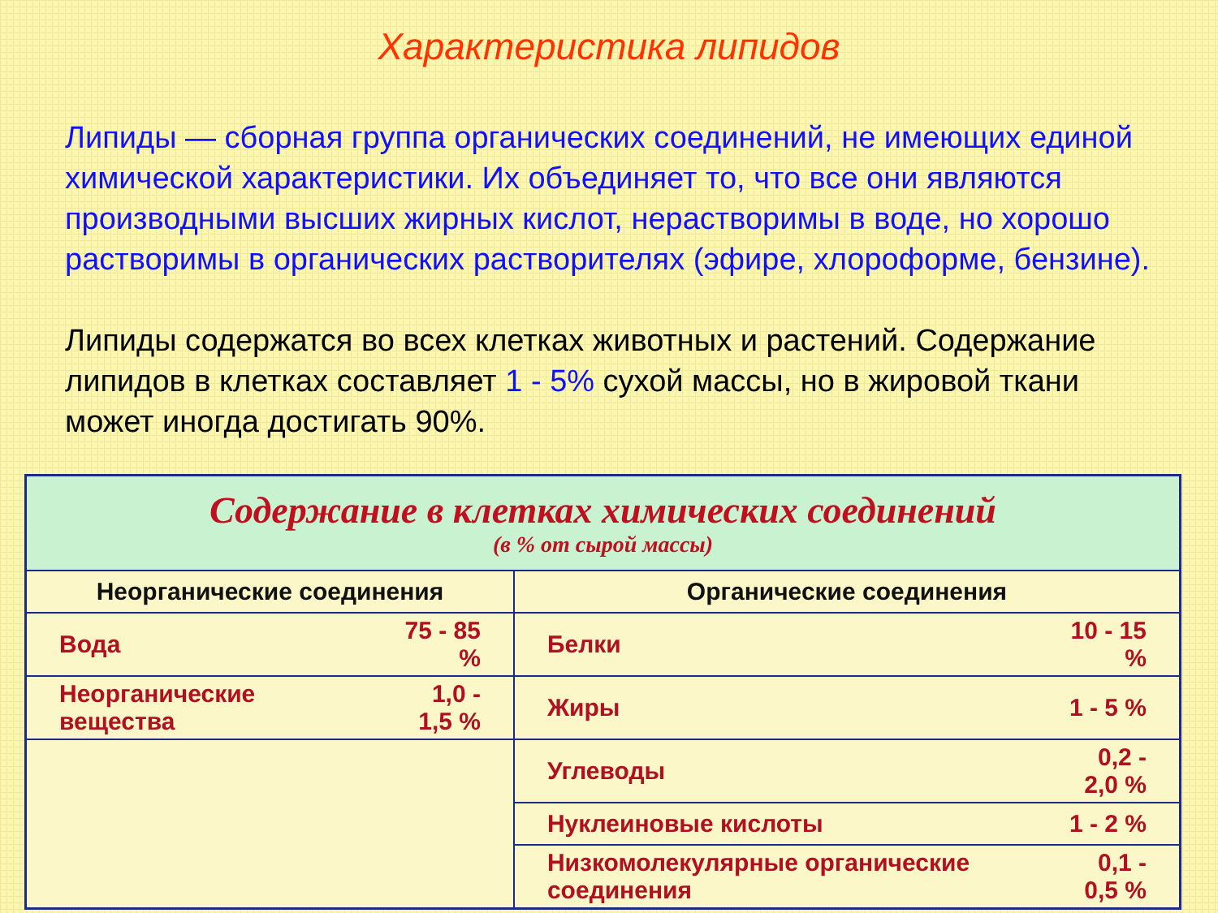Характеристика липидов
Липиды — сборная группа органических соединений, не имеющих единой химической характеристики. Их объединяет то, что все они являются производными высших жирных кислот, нерастворимы в воде, но хорошо растворимы в органических растворителях (эфире, хлороформе, бензине).
Липиды содержатся во всех клетках животных и растений. Содержание липидов в клетках составляет 1 - 5% сухой массы, но в жировой ткани может иногда достигать 90%.
| Содержание в клетках химических соединений (в % от сырой массы) | | | |
| Неорганические соединения | | Органические соединения | |
| Вода | 75 - 85 % | Белки | 10 - 15 % |
| Неорганические вещества | 1,0 - 1,5 % | Жиры | 1 - 5 % |
| | | Углеводы | 0,2 - 2,0 % |
| | | Нуклеиновые кислоты | 1 - 2 % |
| | | Низкомолекулярные органические соединения | 0,1 - 0,5 % |